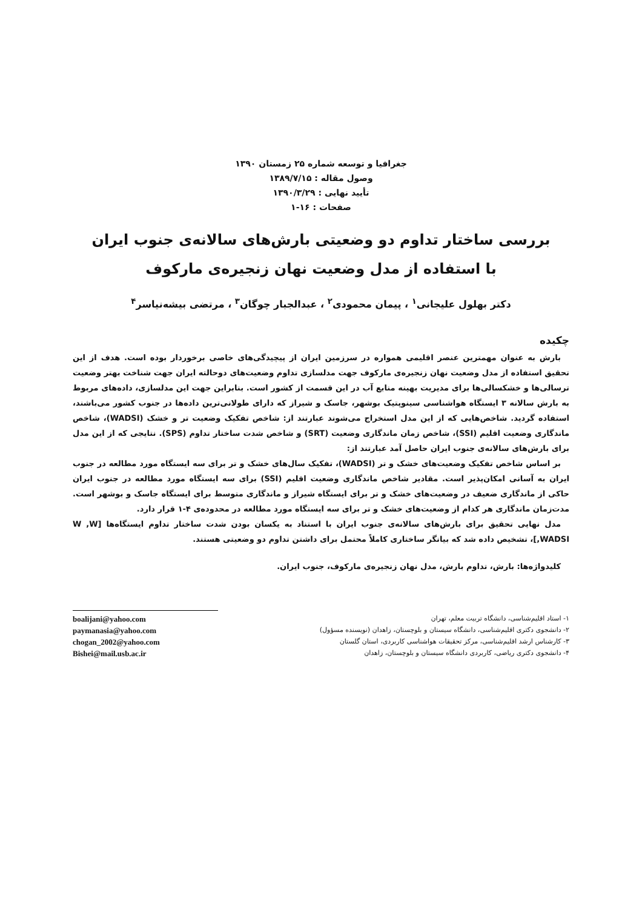جغرافيا و توسعه شماره ۲۵ زمستان ۱۳۹۰
وصول مقاله : ۱۳۸۹/۷/۱۵
تأييد نهايی : ۱۳۹۰/۳/۲۹
صفحات : ۱۶-۱
بررسی ساختار تداوم دو وضعیتی بارش‌های سالانه‌ی جنوب ایران
با استفاده از مدل وضعیت نهان زنجیره‌ی مارکوف
دکتر بهلول علیجانی<sup>۱</sup> ، پیمان محمودی<sup>۲</sup> ، عبدالجبار چوگان<sup>۳</sup> ، مرتضی بیشه‌نیاسر<sup>۴</sup>
چکیده
بارش به عنوان مهمترین عنصر اقلیمی همواره در سرزمین ایران از پیچیدگی‌های خاصی برخوردار بوده است. هدف از این تحقیق استفاده از مدل وضعیت نهان زنجیره‌ی مارکوف جهت مدلسازی تداوم وضعیت‌های دوحالته ایران جهت شناخت بهتر وضعیت ترسالی‌ها و خشکسالی‌ها برای مدیریت بهینه منابع آب در این قسمت از کشور است. بنابراین جهت این مدلسازی، داده‌های مربوط به بارش سالانه ۳ ایستگاه هواشناسی سینوپتیک بوشهر، جاسک و شیراز که دارای طولانی‌ترین داده‌ها در جنوب کشور می‌باشند، استفاده گردید. شاخص‌هایی که از این مدل استخراج می‌شوند عبارتند از: شاخص تفکیک وضعیت تر و خشک (WADSI)، شاخص ماندگاری وضعیت اقلیم (SSI)، شاخص زمان ماندگاری وضعیت (SRT) و شاخص شدت ساختار تداوم (SPS). نتایجی که از این مدل برای بارش‌های سالانه‌ی جنوب ایران حاصل آمد عبارتند از:
بر اساس شاخص تفکیک وضعیت‌های خشک و تر (WADSI)، تفکیک سال‌های خشک و تر برای سه ایستگاه مورد مطالعه در جنوب ایران به آسانی امکان‌پذیر است. مقادیر شاخص ماندگاری وضعیت اقلیم (SSI) برای سه ایستگاه مورد مطالعه در جنوب ایران حاکی از ماندگاری ضعیف در وضعیت‌های خشک و تر برای ایستگاه شیراز و ماندگاری متوسط برای ایستگاه جاسک و بوشهر است. مدت‌زمان ماندگاری هر کدام از وضعیت‌های خشک و تر برای سه ایستگاه مورد مطالعه در محدوده‌ی ۴-۱ قرار دارد.
مدل نهایی تحقیق برای بارش‌های سالانه‌ی جنوب ایران با استناد به یکسان بودن شدت ساختار تداوم ایستگاه‌ها [W ,W ,WADSI]، تشخیص داده شد که بیانگر ساختاری کاملاً محتمل برای داشتن تداوم دو وضعیتی هستند.
کلیدواژه‌ها: بارش، تداوم بارش، مدل نهان زنجیره‌ی مارکوف، جنوب ایران.
۱- استاد اقلیم‌شناسی، دانشگاه تربیت معلم، تهران
۲- دانشجوی دکتری اقلیم‌شناسی، دانشگاه سیستان و بلوچستان، زاهدان (نویسنده مسؤول)
۳- کارشناس ارشد اقلیم‌شناسی، مرکز تحقیقات هواشناسی کاربردی، استان گلستان
۴- دانشجوی دکتری ریاضی، کاربردی دانشگاه سیستان و بلوچستان، زاهدان
boalijani@yahoo.com
paymanasia@yahoo.com
chogan_2002@yahoo.com
Bishei@mail.usb.ac.ir